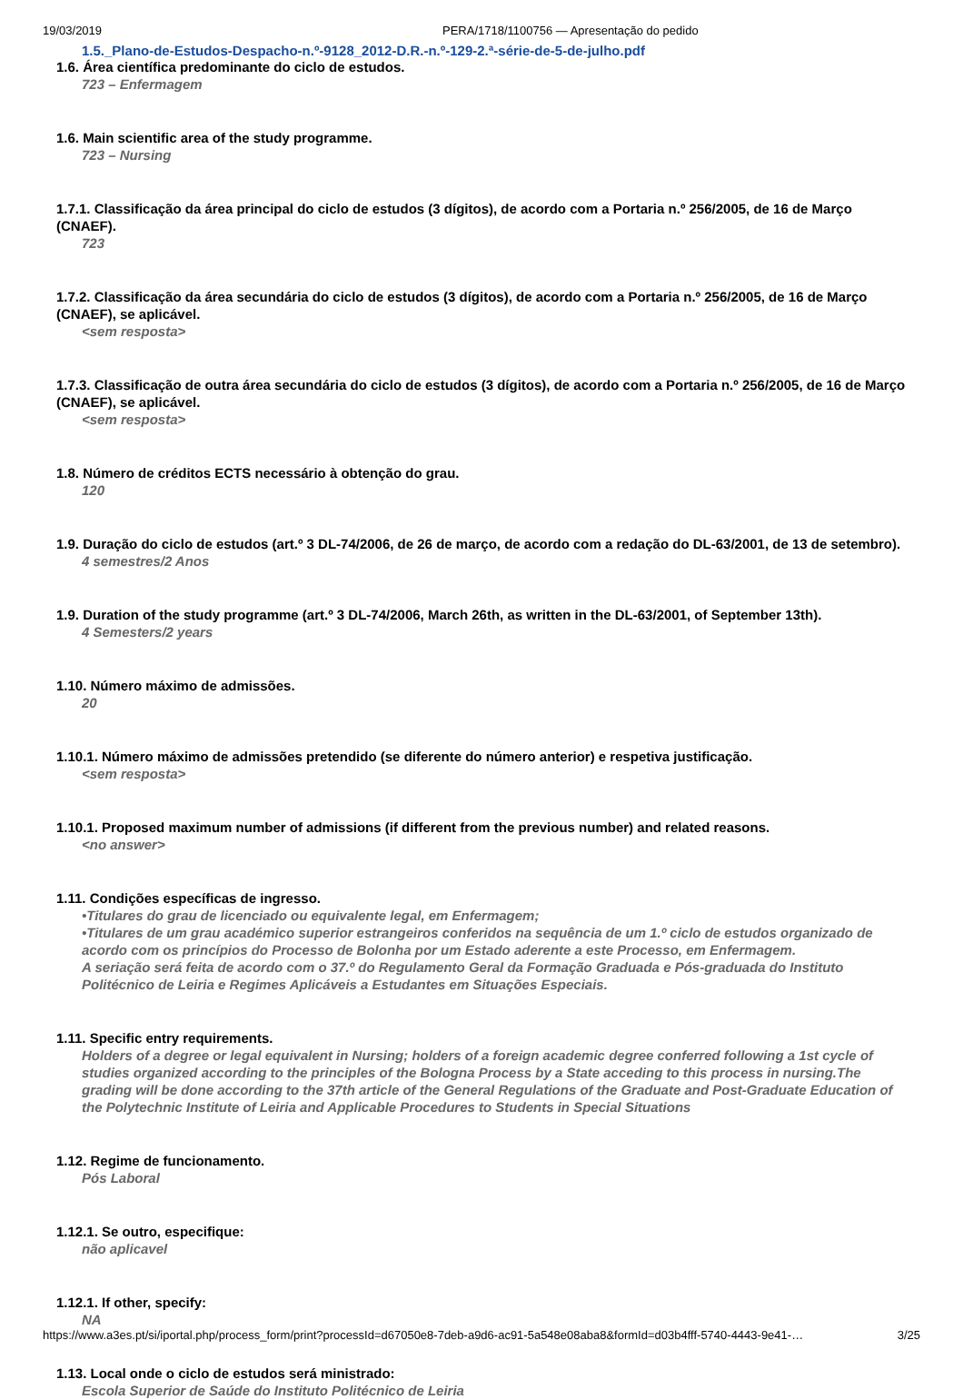19/03/2019 PERA/1718/1100756 — Apresentação do pedido
1.5._Plano-de-Estudos-Despacho-n.º-9128_2012-D.R.-n.º-129-2.ª-série-de-5-de-julho.pdf
1.6. Área científica predominante do ciclo de estudos.
723 – Enfermagem
1.6. Main scientific area of the study programme.
723 – Nursing
1.7.1. Classificação da área principal do ciclo de estudos (3 dígitos), de acordo com a Portaria n.º 256/2005, de 16 de Março (CNAEF).
723
1.7.2. Classificação da área secundária do ciclo de estudos (3 dígitos), de acordo com a Portaria n.º 256/2005, de 16 de Março (CNAEF), se aplicável.
<sem resposta>
1.7.3. Classificação de outra área secundária do ciclo de estudos (3 dígitos), de acordo com a Portaria n.º 256/2005, de 16 de Março (CNAEF), se aplicável.
<sem resposta>
1.8. Número de créditos ECTS necessário à obtenção do grau.
120
1.9. Duração do ciclo de estudos (art.º 3 DL-74/2006, de 26 de março, de acordo com a redação do DL-63/2001, de 13 de setembro).
4 semestres/2 Anos
1.9. Duration of the study programme (art.º 3 DL-74/2006, March 26th, as written in the DL-63/2001, of September 13th).
4 Semesters/2 years
1.10. Número máximo de admissões.
20
1.10.1. Número máximo de admissões pretendido (se diferente do número anterior) e respetiva justificação.
<sem resposta>
1.10.1. Proposed maximum number of admissions (if different from the previous number) and related reasons.
<no answer>
1.11. Condições específicas de ingresso.
•Titulares do grau de licenciado ou equivalente legal, em Enfermagem;
•Titulares de um grau académico superior estrangeiros conferidos na sequência de um 1.º ciclo de estudos organizado de acordo com os princípios do Processo de Bolonha por um Estado aderente a este Processo, em Enfermagem.
A seriação será feita de acordo com o 37.º do Regulamento Geral da Formação Graduada e Pós-graduada do Instituto Politécnico de Leiria e Regimes Aplicáveis a Estudantes em Situações Especiais.
1.11. Specific entry requirements.
Holders of a degree or legal equivalent in Nursing; holders of a foreign academic degree conferred following a 1st cycle of studies organized according to the principles of the Bologna Process by a State acceding to this process in nursing.The grading will be done according to the 37th article of the General Regulations of the Graduate and Post-Graduate Education of the Polytechnic Institute of Leiria and Applicable Procedures to Students in Special Situations
1.12. Regime de funcionamento.
Pós Laboral
1.12.1. Se outro, especifique:
não aplicavel
1.12.1. If other, specify:
NA
1.13. Local onde o ciclo de estudos será ministrado:
Escola Superior de Saúde do Instituto Politécnico de Leiria
https://www.a3es.pt/si/iportal.php/process_form/print?processId=d67050e8-7deb-a9d6-ac91-5a548e08aba8&formId=d03b4fff-5740-4443-9e41-… 3/25